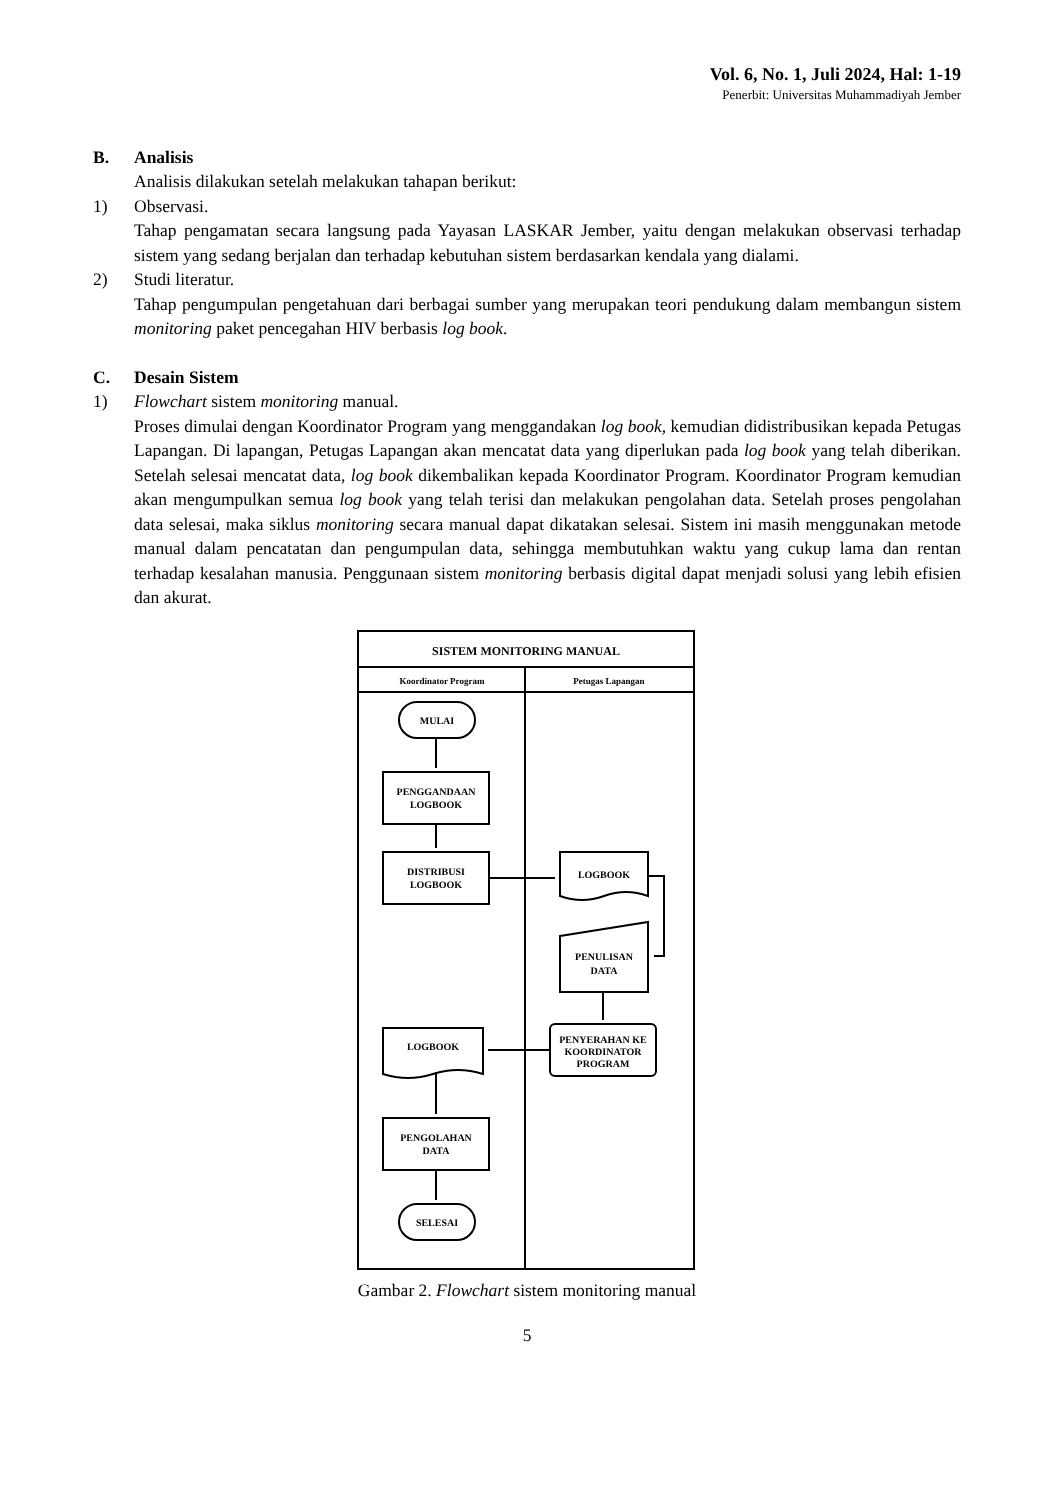Vol. 6, No. 1, Juli 2024, Hal: 1-19
Penerbit: Universitas Muhammadiyah Jember
B. Analisis
Analisis dilakukan setelah melakukan tahapan berikut:
1) Observasi.
Tahap pengamatan secara langsung pada Yayasan LASKAR Jember, yaitu dengan melakukan observasi terhadap sistem yang sedang berjalan dan terhadap kebutuhan sistem berdasarkan kendala yang dialami.
2) Studi literatur.
Tahap pengumpulan pengetahuan dari berbagai sumber yang merupakan teori pendukung dalam membangun sistem monitoring paket pencegahan HIV berbasis log book.
C. Desain Sistem
1) Flowchart sistem monitoring manual.
Proses dimulai dengan Koordinator Program yang menggandakan log book, kemudian didistribusikan kepada Petugas Lapangan. Di lapangan, Petugas Lapangan akan mencatat data yang diperlukan pada log book yang telah diberikan. Setelah selesai mencatat data, log book dikembalikan kepada Koordinator Program. Koordinator Program kemudian akan mengumpulkan semua log book yang telah terisi dan melakukan pengolahan data. Setelah proses pengolahan data selesai, maka siklus monitoring secara manual dapat dikatakan selesai. Sistem ini masih menggunakan metode manual dalam pencatatan dan pengumpulan data, sehingga membutuhkan waktu yang cukup lama dan rentan terhadap kesalahan manusia. Penggunaan sistem monitoring berbasis digital dapat menjadi solusi yang lebih efisien dan akurat.
SISTEM MONITORING MANUAL
Koordinator Program
Petugas Lapangan
MULAI
PENGGANDAAN
LOGBOOK
DISTRIBUSI
LOGBOOK
LOGBOOK
PENULISAN
DATA
PENYERAHAN KE
KOORDINATOR
PROGRAM
LOGBOOK
PENGOLAHAN
DATA
SELESAI
Gambar 2. Flowchart sistem monitoring manual
5